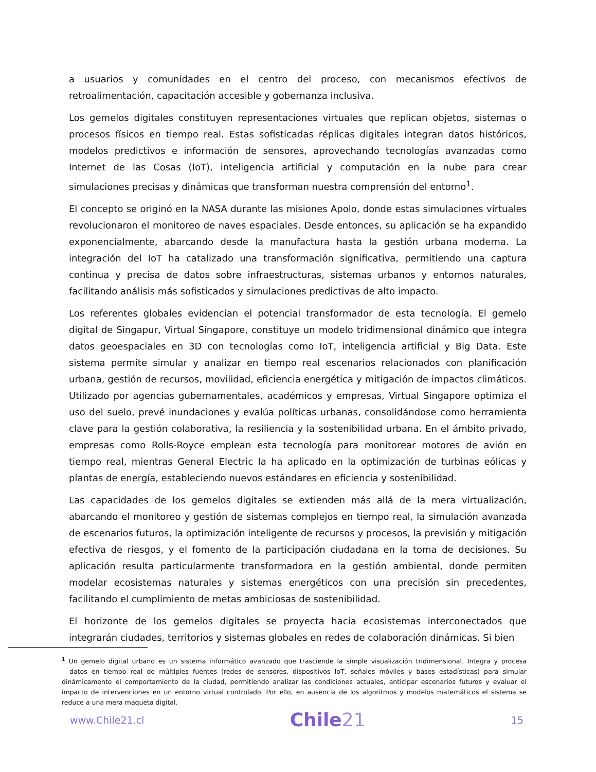a usuarios y comunidades en el centro del proceso, con mecanismos efectivos de retroalimentación, capacitación accesible y gobernanza inclusiva.
Los gemelos digitales constituyen representaciones virtuales que replican objetos, sistemas o procesos físicos en tiempo real. Estas sofisticadas réplicas digitales integran datos históricos, modelos predictivos e información de sensores, aprovechando tecnologías avanzadas como Internet de las Cosas (IoT), inteligencia artificial y computación en la nube para crear simulaciones precisas y dinámicas que transforman nuestra comprensión del entorno<sup>1</sup>.
El concepto se originó en la NASA durante las misiones Apolo, donde estas simulaciones virtuales revolucionaron el monitoreo de naves espaciales. Desde entonces, su aplicación se ha expandido exponencialmente, abarcando desde la manufactura hasta la gestión urbana moderna. La integración del IoT ha catalizado una transformación significativa, permitiendo una captura continua y precisa de datos sobre infraestructuras, sistemas urbanos y entornos naturales, facilitando análisis más sofisticados y simulaciones predictivas de alto impacto.
Los referentes globales evidencian el potencial transformador de esta tecnología. El gemelo digital de Singapur, Virtual Singapore, constituye un modelo tridimensional dinámico que integra datos geoespaciales en 3D con tecnologías como IoT, inteligencia artificial y Big Data. Este sistema permite simular y analizar en tiempo real escenarios relacionados con planificación urbana, gestión de recursos, movilidad, eficiencia energética y mitigación de impactos climáticos. Utilizado por agencias gubernamentales, académicos y empresas, Virtual Singapore optimiza el uso del suelo, prevé inundaciones y evalúa políticas urbanas, consolidándose como herramienta clave para la gestión colaborativa, la resiliencia y la sostenibilidad urbana. En el ámbito privado, empresas como Rolls-Royce emplean esta tecnología para monitorear motores de avión en tiempo real, mientras General Electric la ha aplicado en la optimización de turbinas eólicas y plantas de energía, estableciendo nuevos estándares en eficiencia y sostenibilidad.
Las capacidades de los gemelos digitales se extienden más allá de la mera virtualización, abarcando el monitoreo y gestión de sistemas complejos en tiempo real, la simulación avanzada de escenarios futuros, la optimización inteligente de recursos y procesos, la previsión y mitigación efectiva de riesgos, y el fomento de la participación ciudadana en la toma de decisiones. Su aplicación resulta particularmente transformadora en la gestión ambiental, donde permiten modelar ecosistemas naturales y sistemas energéticos con una precisión sin precedentes, facilitando el cumplimiento de metas ambiciosas de sostenibilidad.
El horizonte de los gemelos digitales se proyecta hacia ecosistemas interconectados que integrarán ciudades, territorios y sistemas globales en redes de colaboración dinámicas. Si bien
<sup>1</sup> Un gemelo digital urbano es un sistema informático avanzado que trasciende la simple visualización tridimensional. Integra y procesa datos en tiempo real de múltiples fuentes (redes de sensores, dispositivos IoT, señales móviles y bases estadísticas) para simular dinámicamente el comportamiento de la ciudad, permitiendo analizar las condiciones actuales, anticipar escenarios futuros y evaluar el impacto de intervenciones en un entorno virtual controlado. Por ello, en ausencia de los algoritmos y modelos matemáticos el sistema se reduce a una mera maqueta digital.
www.Chile21.cl Chile21 15